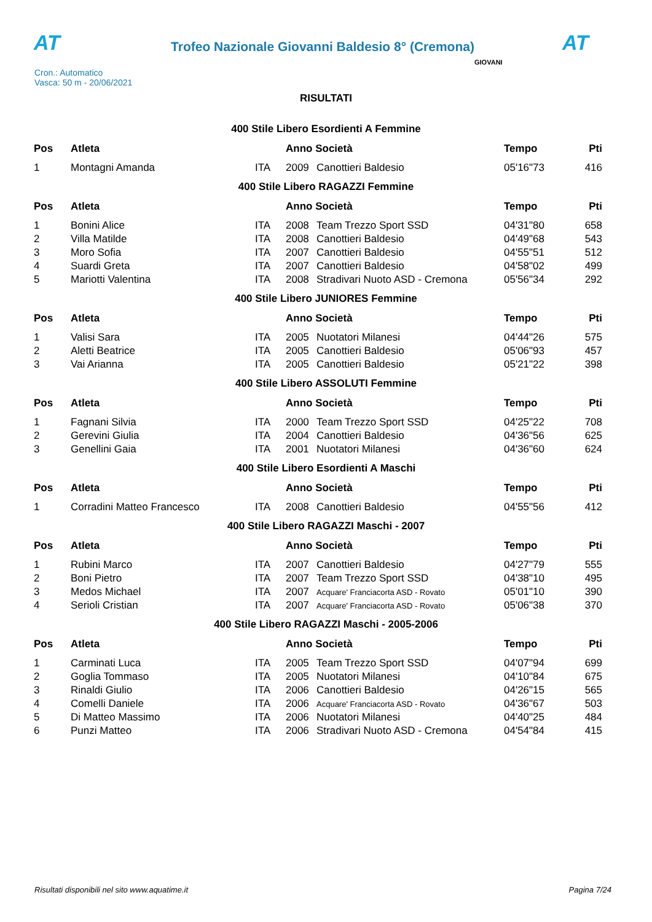AT
Trofeo Nazionale Giovanni Baldesio 8° (Cremona)
AT
Cron.: Automatico
Vasca: 50 m - 20/06/2021
GIOVANI
RISULTATI
400 Stile Libero Esordienti A Femmine
| Pos | Atleta | | Anno Società | | Tempo | Pti |
| --- | --- | --- | --- | --- | --- | --- |
| 1 | Montagni Amanda | ITA | 2009 | Canottieri Baldesio | 05'16"73 | 416 |
400 Stile Libero RAGAZZI Femmine
| Pos | Atleta | | Anno Società | | Tempo | Pti |
| --- | --- | --- | --- | --- | --- | --- |
| 1 | Bonini Alice | ITA | 2008 | Team Trezzo Sport SSD | 04'31"80 | 658 |
| 2 | Villa Matilde | ITA | 2008 | Canottieri Baldesio | 04'49"68 | 543 |
| 3 | Moro Sofia | ITA | 2007 | Canottieri Baldesio | 04'55"51 | 512 |
| 4 | Suardi Greta | ITA | 2007 | Canottieri Baldesio | 04'58"02 | 499 |
| 5 | Mariotti Valentina | ITA | 2008 | Stradivari Nuoto ASD - Cremona | 05'56"34 | 292 |
400 Stile Libero JUNIORES Femmine
| Pos | Atleta | | Anno Società | | Tempo | Pti |
| --- | --- | --- | --- | --- | --- | --- |
| 1 | Valisi Sara | ITA | 2005 | Nuotatori Milanesi | 04'44"26 | 575 |
| 2 | Aletti Beatrice | ITA | 2005 | Canottieri Baldesio | 05'06"93 | 457 |
| 3 | Vai Arianna | ITA | 2005 | Canottieri Baldesio | 05'21"22 | 398 |
400 Stile Libero ASSOLUTI Femmine
| Pos | Atleta | | Anno Società | | Tempo | Pti |
| --- | --- | --- | --- | --- | --- | --- |
| 1 | Fagnani Silvia | ITA | 2000 | Team Trezzo Sport SSD | 04'25"22 | 708 |
| 2 | Gerevini Giulia | ITA | 2004 | Canottieri Baldesio | 04'36"56 | 625 |
| 3 | Genellini Gaia | ITA | 2001 | Nuotatori Milanesi | 04'36"60 | 624 |
400 Stile Libero Esordienti A Maschi
| Pos | Atleta | | Anno Società | | Tempo | Pti |
| --- | --- | --- | --- | --- | --- | --- |
| 1 | Corradini Matteo Francesco | ITA | 2008 | Canottieri Baldesio | 04'55"56 | 412 |
400 Stile Libero RAGAZZI Maschi - 2007
| Pos | Atleta | | Anno Società | | Tempo | Pti |
| --- | --- | --- | --- | --- | --- | --- |
| 1 | Rubini Marco | ITA | 2007 | Canottieri Baldesio | 04'27"79 | 555 |
| 2 | Boni Pietro | ITA | 2007 | Team Trezzo Sport SSD | 04'38"10 | 495 |
| 3 | Medos Michael | ITA | 2007 | Acquare' Franciacorta ASD - Rovato | 05'01"10 | 390 |
| 4 | Serioli Cristian | ITA | 2007 | Acquare' Franciacorta ASD - Rovato | 05'06"38 | 370 |
400 Stile Libero RAGAZZI Maschi - 2005-2006
| Pos | Atleta | | Anno Società | | Tempo | Pti |
| --- | --- | --- | --- | --- | --- | --- |
| 1 | Carminati Luca | ITA | 2005 | Team Trezzo Sport SSD | 04'07"94 | 699 |
| 2 | Goglia Tommaso | ITA | 2005 | Nuotatori Milanesi | 04'10"84 | 675 |
| 3 | Rinaldi Giulio | ITA | 2006 | Canottieri Baldesio | 04'26"15 | 565 |
| 4 | Comelli Daniele | ITA | 2006 | Acquare' Franciacorta ASD - Rovato | 04'36"67 | 503 |
| 5 | Di Matteo Massimo | ITA | 2006 | Nuotatori Milanesi | 04'40"25 | 484 |
| 6 | Punzi Matteo | ITA | 2006 | Stradivari Nuoto ASD - Cremona | 04'54"84 | 415 |
Risultati disponibili nel sito www.aquatime.it Pagina 7/24